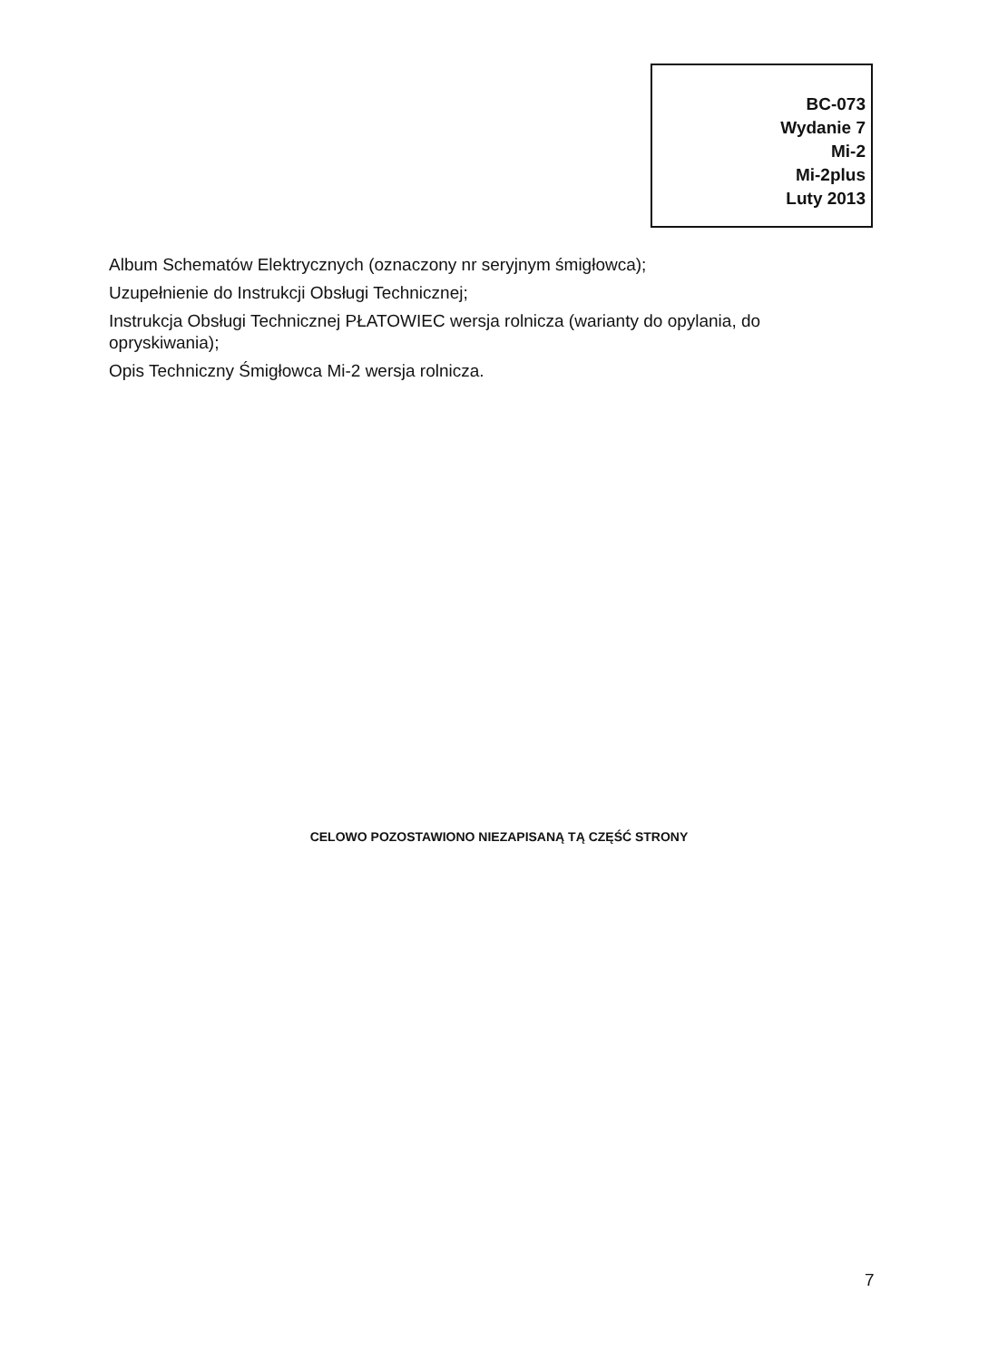BC-073
Wydanie 7
Mi-2
Mi-2plus
Luty 2013
Album Schematów Elektrycznych (oznaczony nr seryjnym śmigłowca);
Uzupełnienie do Instrukcji Obsługi Technicznej;
Instrukcja Obsługi Technicznej PŁATOWIEC wersja rolnicza (warianty do opylania, do opryskiwania);
Opis Techniczny Śmigłowca Mi-2 wersja rolnicza.
CELOWO POZOSTAWIONO NIEZAPISANĄ TĄ CZĘŚĆ STRONY
7